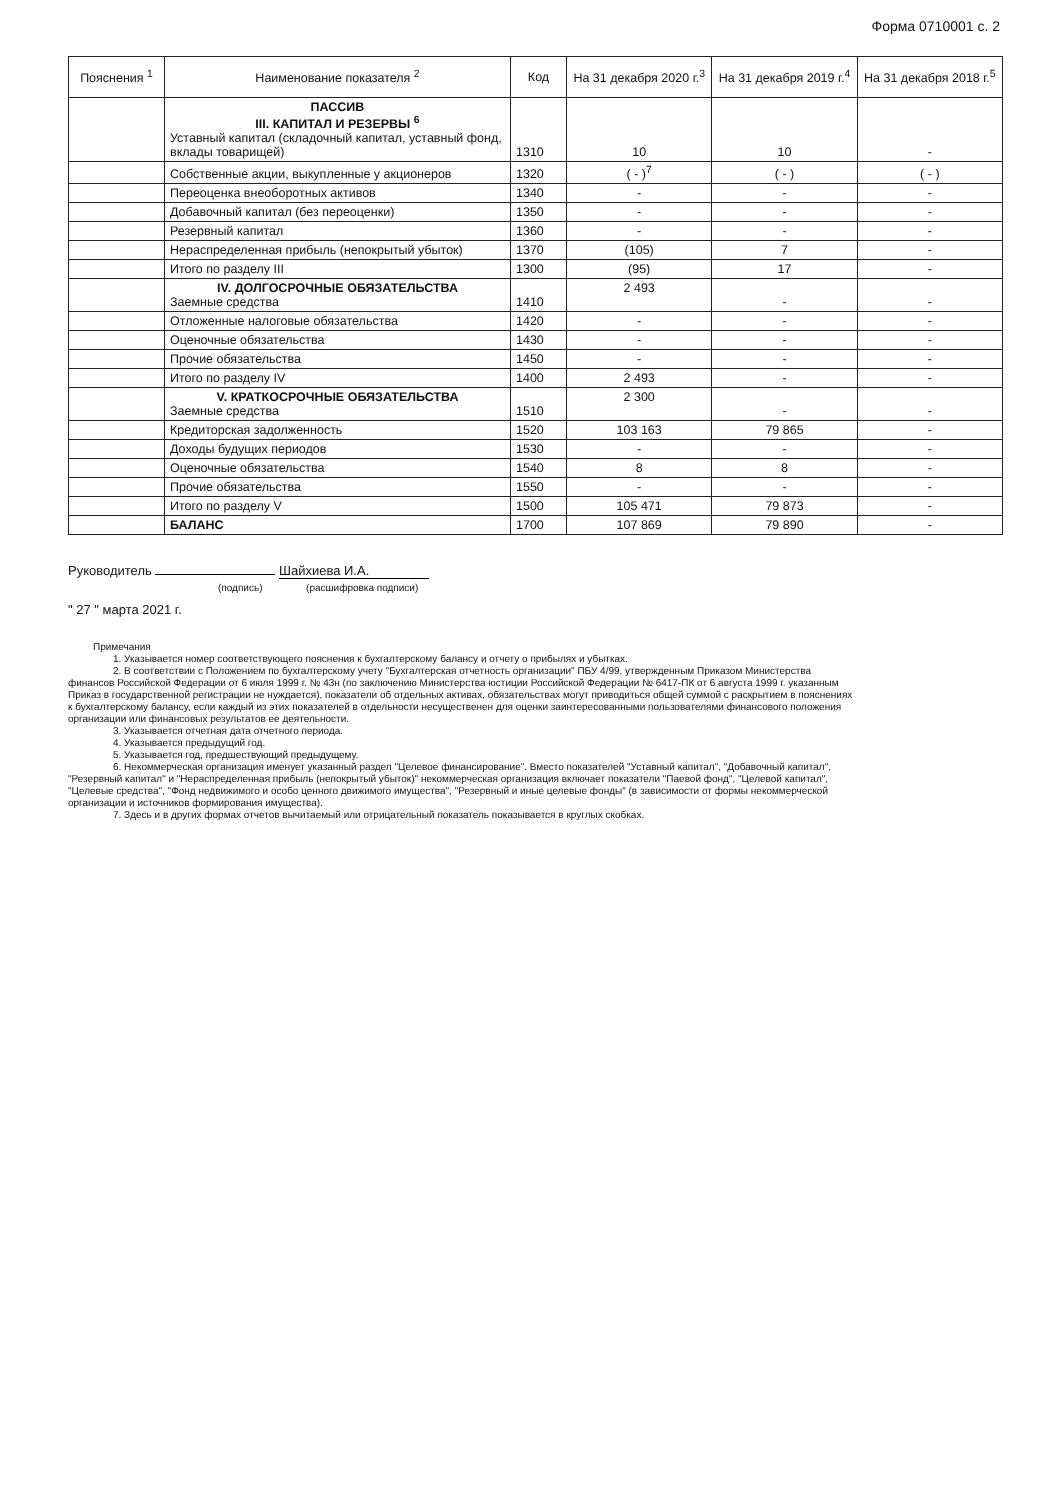Форма 0710001 с. 2
| Пояснения <sup>1</sup> | Наименование показателя <sup>2</sup> | Код | На 31 декабря 2020 г.<sup>3</sup> | На 31 декабря 2019 г.<sup>4</sup> | На 31 декабря 2018 г.<sup>5</sup> |
| --- | --- | --- | --- | --- | --- |
| | ПАССИВ III. КАПИТАЛ И РЕЗЕРВЫ <sup>6</sup> Уставный капитал (складочный капитал, уставный фонд, вклады товарищей) | 1310 | 10 | 10 | - |
| | Собственные акции, выкупленные у акционеров | 1320 | ( - )<sup>7</sup> | ( - ) | ( - ) |
| | Переоценка внеоборотных активов | 1340 | - | - | - |
| | Добавочный капитал (без переоценки) | 1350 | - | - | - |
| | Резервный капитал | 1360 | - | - | - |
| | Нераспределенная прибыль (непокрытый убыток) | 1370 | (105) | 7 | - |
| | Итого по разделу III | 1300 | (95) | 17 | - |
| | IV. ДОЛГОСРОЧНЫЕ ОБЯЗАТЕЛЬСТВА Заемные средства | 1410 | 2 493 | - | - |
| | Отложенные налоговые обязательства | 1420 | - | - | - |
| | Оценочные обязательства | 1430 | - | - | - |
| | Прочие обязательства | 1450 | - | - | - |
| | Итого по разделу IV | 1400 | 2 493 | - | - |
| | V. КРАТКОСРОЧНЫЕ ОБЯЗАТЕЛЬСТВА Заемные средства | 1510 | 2 300 | - | - |
| | Кредиторская задолженность | 1520 | 103 163 | 79 865 | - |
| | Доходы будущих периодов | 1530 | - | - | - |
| | Оценочные обязательства | 1540 | 8 | 8 | - |
| | Прочие обязательства | 1550 | - | - | - |
| | Итого по разделу V | 1500 | 105 471 | 79 873 | - |
| | БАЛАНС | 1700 | 107 869 | 79 890 | - |
Руководитель Шайхиева И.А.
(подпись) (расшифровка подписи)
" 27 " марта 2021 г.
Примечания
1. Указывается номер соответствующего пояснения к бухгалтерскому балансу и отчету о прибылях и убытках.
2. В соответствии с Положением по бухгалтерскому учету "Бухгалтерская отчетность организации" ПБУ 4/99, утвержденным Приказом Министерства финансов Российской Федерации от 6 июля 1999 г. № 43н (по заключению Министерства юстиции Российской Федерации № 6417-ПК от 6 августа 1999 г. указанным Приказ в государственной регистрации не нуждается), показатели об отдельных активах, обязательствах могут приводиться общей суммой с раскрытием в пояснениях к бухгалтерскому балансу, если каждый из этих показателей в отдельности несущественен для оценки заинтересованными пользователями финансового положения организации или финансовых результатов ее деятельности.
3. Указывается отчетная дата отчетного периода.
4. Указывается предыдущий год.
5. Указывается год, предшествующий предыдущему.
6. Некоммерческая организация именует указанный раздел "Целевое финансирование". Вместо показателей "Уставный капитал", "Добавочный капитал", "Резервный капитал" и "Нераспределенная прибыль (непокрытый убыток)" некоммерческая организация включает показатели "Паевой фонд", "Целевой капитал", "Целевые средства", "Фонд недвижимого и особо ценного движимого имущества", "Резервный и иные целевые фонды" (в зависимости от формы некоммерческой организации и источников формирования имущества).
7. Здесь и в других формах отчетов вычитаемый или отрицательный показатель показывается в круглых скобках.